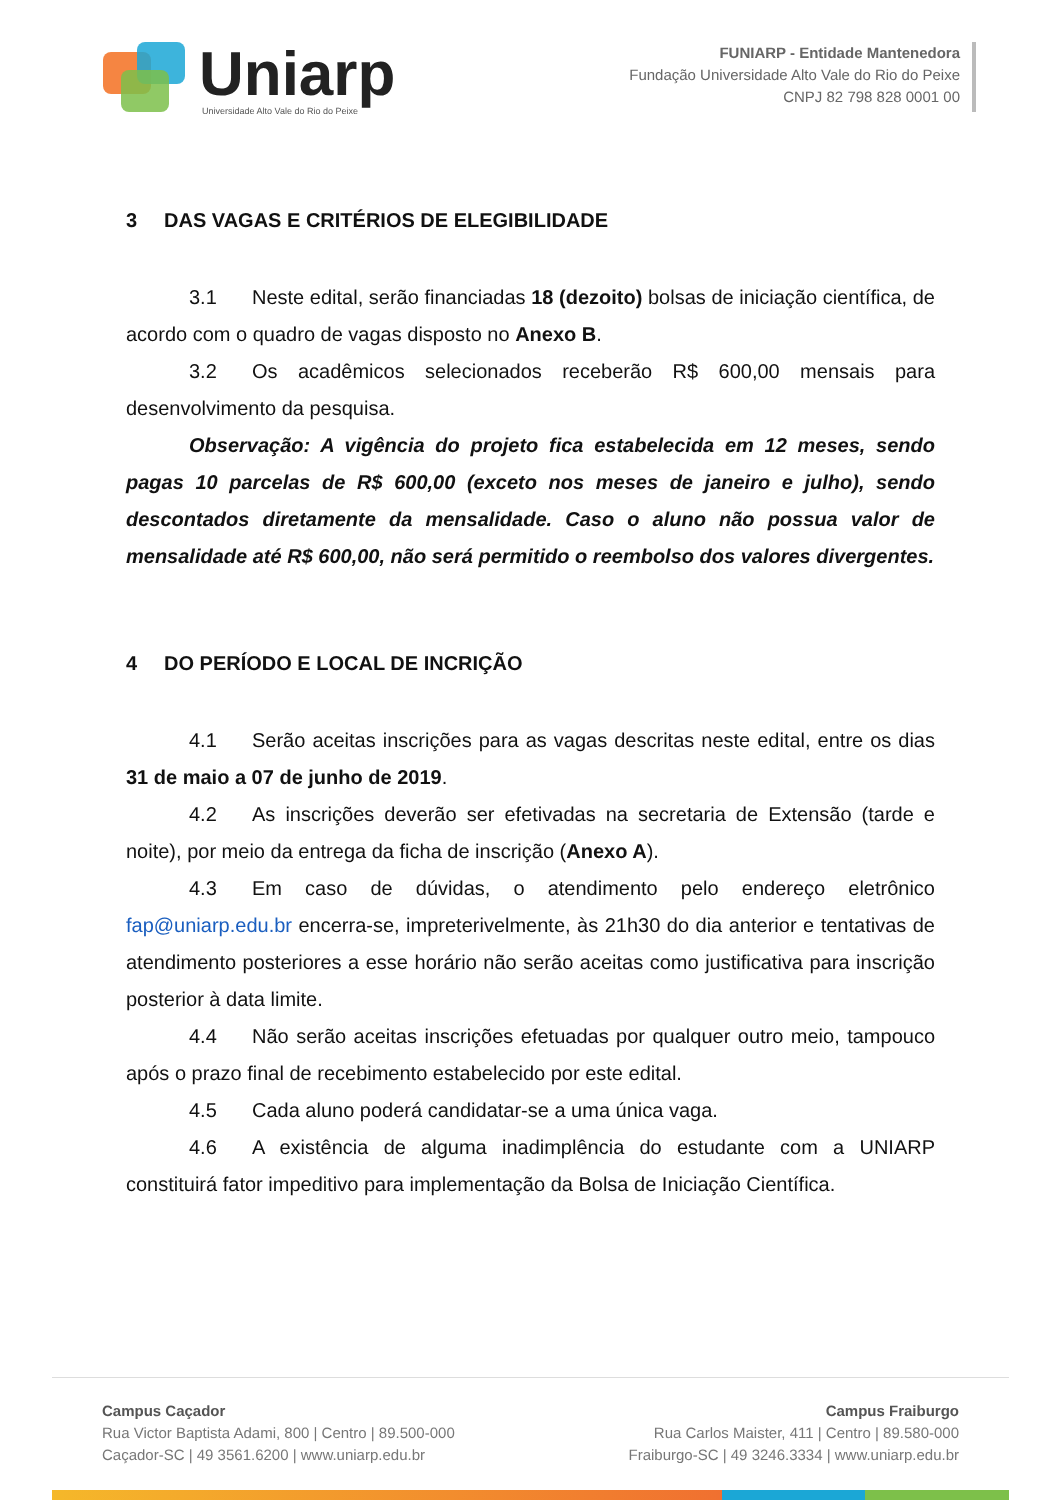Uniarp
Universidade Alto Vale do Rio do Peixe
FUNIARP - Entidade Mantenedora
Fundação Universidade Alto Vale do Rio do Peixe
CNPJ 82 798 828 0001 00
3 DAS VAGAS E CRITÉRIOS DE ELEGIBILIDADE
3.1 Neste edital, serão financiadas 18 (dezoito) bolsas de iniciação científica, de acordo com o quadro de vagas disposto no Anexo B.
3.2 Os acadêmicos selecionados receberão R$ 600,00 mensais para desenvolvimento da pesquisa.
Observação: A vigência do projeto fica estabelecida em 12 meses, sendo pagas 10 parcelas de R$ 600,00 (exceto nos meses de janeiro e julho), sendo descontados diretamente da mensalidade. Caso o aluno não possua valor de mensalidade até R$ 600,00, não será permitido o reembolso dos valores divergentes.
4 DO PERÍODO E LOCAL DE INCRIÇÃO
4.1 Serão aceitas inscrições para as vagas descritas neste edital, entre os dias 31 de maio a 07 de junho de 2019.
4.2 As inscrições deverão ser efetivadas na secretaria de Extensão (tarde e noite), por meio da entrega da ficha de inscrição (Anexo A).
4.3 Em caso de dúvidas, o atendimento pelo endereço eletrônico fap@uniarp.edu.br encerra-se, impreterivelmente, às 21h30 do dia anterior e tentativas de atendimento posteriores a esse horário não serão aceitas como justificativa para inscrição posterior à data limite.
4.4 Não serão aceitas inscrições efetuadas por qualquer outro meio, tampouco após o prazo final de recebimento estabelecido por este edital.
4.5 Cada aluno poderá candidatar-se a uma única vaga.
4.6 A existência de alguma inadimplência do estudante com a UNIARP constituirá fator impeditivo para implementação da Bolsa de Iniciação Científica.
Campus Caçador
Rua Victor Baptista Adami, 800 | Centro | 89.500-000
Caçador-SC | 49 3561.6200 | www.uniarp.edu.br
Campus Fraiburgo
Rua Carlos Maister, 411 | Centro | 89.580-000
Fraiburgo-SC | 49 3246.3334 | www.uniarp.edu.br